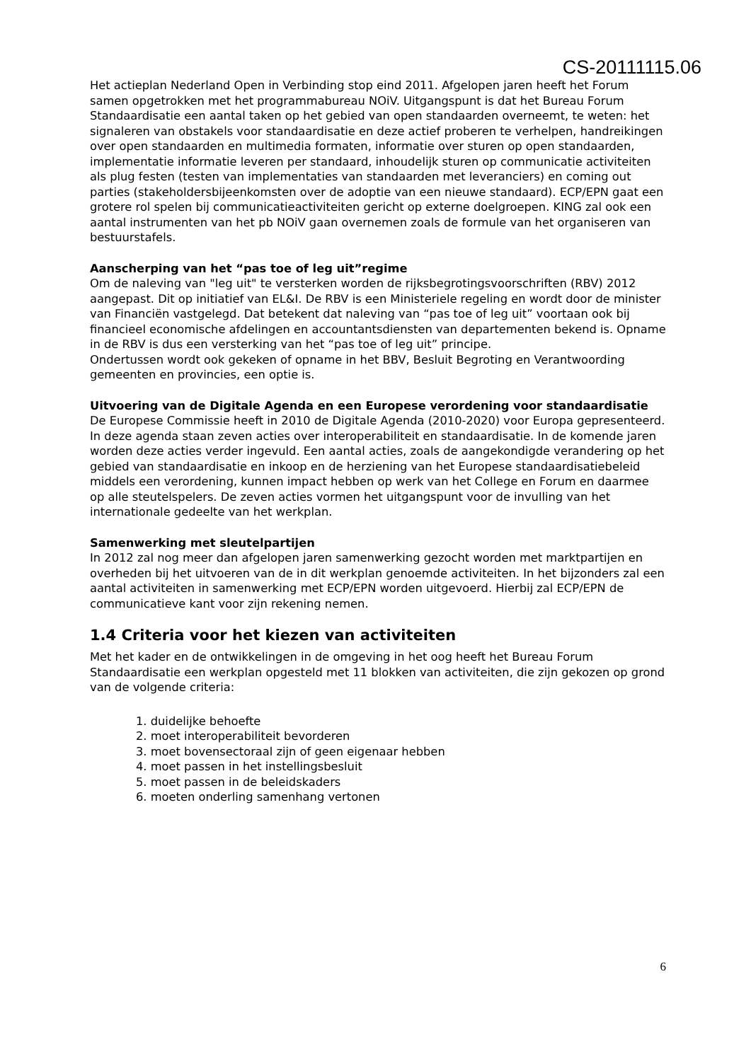CS-20111115.06
Het actieplan Nederland Open in Verbinding stop eind 2011. Afgelopen jaren heeft het Forum samen opgetrokken met het programmabureau NOiV. Uitgangspunt is dat het Bureau Forum Standaardisatie een aantal taken op het gebied van open standaarden overneemt, te weten: het signaleren van obstakels voor standaardisatie en deze actief proberen te verhelpen, handreikingen over open standaarden en multimedia formaten, informatie over sturen op open standaarden, implementatie informatie leveren per standaard, inhoudelijk sturen op communicatie activiteiten als plug festen (testen van implementaties van standaarden met leveranciers) en coming out parties (stakeholdersbijeenkomsten over de adoptie van een nieuwe standaard). ECP/EPN gaat een grotere rol spelen bij communicatieactiviteiten gericht op externe doelgroepen. KING zal ook een aantal instrumenten van het pb NOiV gaan overnemen zoals de formule van het organiseren van bestuurstafels.
Aanscherping van het “pas toe of leg uit”regime
Om de naleving van "leg uit" te versterken worden de rijksbegrotingsvoorschriften (RBV) 2012 aangepast. Dit op initiatief van EL&I. De RBV is een Ministeriele regeling en wordt door de minister van Financiën vastgelegd. Dat betekent dat naleving van “pas toe of leg uit” voortaan ook bij financieel economische afdelingen en accountantsdiensten van departementen bekend is. Opname in de RBV is dus een versterking van het “pas toe of leg uit” principe.
Ondertussen wordt ook gekeken of opname in het BBV, Besluit Begroting en Verantwoording gemeenten en provincies, een optie is.
Uitvoering van de Digitale Agenda en een Europese verordening voor standaardisatie
De Europese Commissie heeft in 2010 de Digitale Agenda (2010-2020) voor Europa gepresenteerd. In deze agenda staan zeven acties over interoperabiliteit en standaardisatie. In de komende jaren worden deze acties verder ingevuld. Een aantal acties, zoals de aangekondigde verandering op het gebied van standaardisatie en inkoop en de herziening van het Europese standaardisatiebeleid middels een verordening, kunnen impact hebben op werk van het College en Forum en daarmee op alle steutelspelers. De zeven acties vormen het uitgangspunt voor de invulling van het internationale gedeelte van het werkplan.
Samenwerking met sleutelpartijen
In 2012 zal nog meer dan afgelopen jaren samenwerking gezocht worden met marktpartijen en overheden bij het uitvoeren van de in dit werkplan genoemde activiteiten. In het bijzonders zal een aantal activiteiten in samenwerking met ECP/EPN worden uitgevoerd. Hierbij zal ECP/EPN de communicatieve kant voor zijn rekening nemen.
1.4 Criteria voor het kiezen van activiteiten
Met het kader en de ontwikkelingen in de omgeving in het oog heeft het Bureau Forum Standaardisatie een werkplan opgesteld met 11 blokken van activiteiten, die zijn gekozen op grond van de volgende criteria:
1. duidelijke behoefte
2. moet interoperabiliteit bevorderen
3. moet bovensectoraal zijn of geen eigenaar hebben
4. moet passen in het instellingsbesluit
5. moet passen in de beleidskaders
6. moeten onderling samenhang vertonen
6